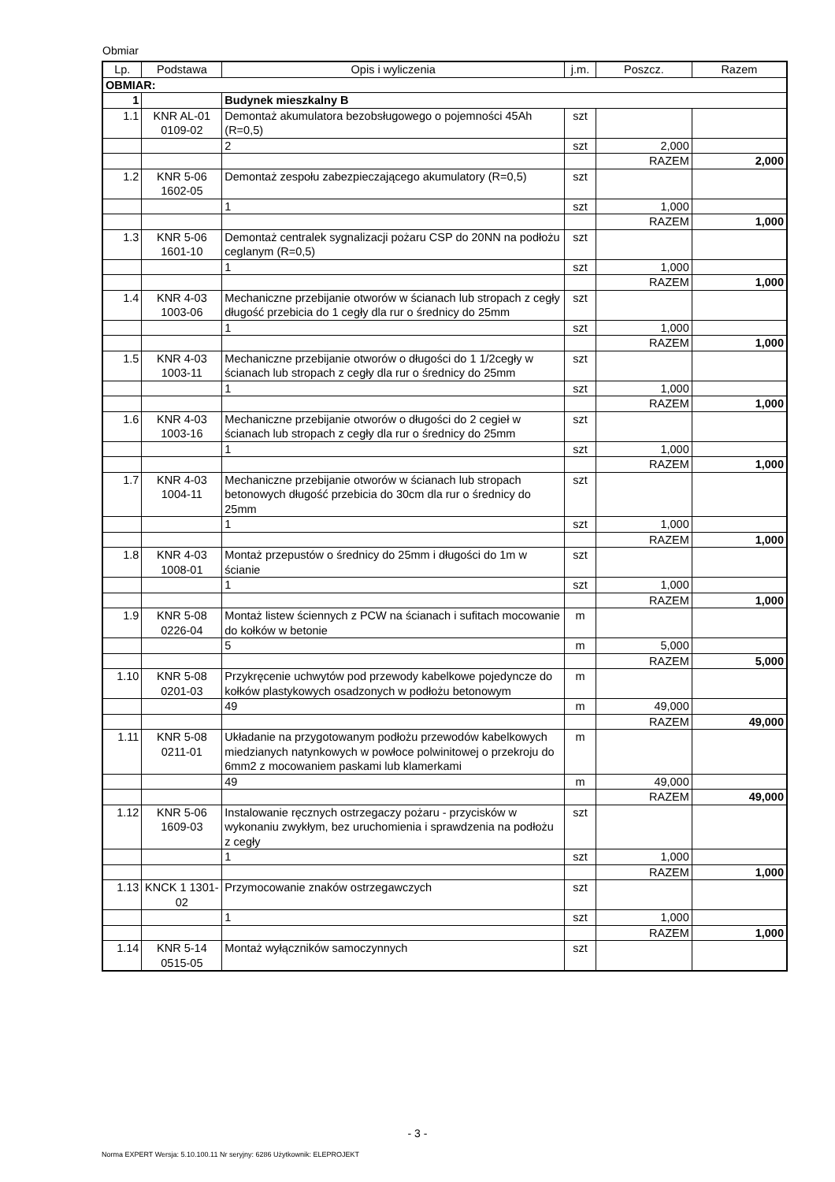Obmiar
| Lp. | Podstawa | Opis i wyliczenia | j.m. | Poszcz. | Razem |
| --- | --- | --- | --- | --- | --- |
| OBMIAR: | | | | | |
| 1 | | Budynek mieszkalny B | | | |
| 1.1 | KNR AL-01 0109-02 | Demontaż akumulatora bezobsługowego o pojemności 45Ah (R=0,5) | szt | | |
| | | 2 | szt | 2,000 | |
| | | | | RAZEM | 2,000 |
| 1.2 | KNR 5-06 1602-05 | Demontaż zespołu zabezpieczającego akumulatory (R=0,5) | szt | | |
| | | 1 | szt | 1,000 | |
| | | | | RAZEM | 1,000 |
| 1.3 | KNR 5-06 1601-10 | Demontaż centralek sygnalizacji pożaru CSP do 20NN na podłożu ceglanym (R=0,5) | szt | | |
| | | 1 | szt | 1,000 | |
| | | | | RAZEM | 1,000 |
| 1.4 | KNR 4-03 1003-06 | Mechaniczne przebijanie otworów w ścianach lub stropach z cegły długość przebicia do 1 cegły dla rur o średnicy do 25mm | szt | | |
| | | 1 | szt | 1,000 | |
| | | | | RAZEM | 1,000 |
| 1.5 | KNR 4-03 1003-11 | Mechaniczne przebijanie otworów o długości do 1 1/2cegły w ścianach lub stropach z cegły dla rur o średnicy do 25mm | szt | | |
| | | 1 | szt | 1,000 | |
| | | | | RAZEM | 1,000 |
| 1.6 | KNR 4-03 1003-16 | Mechaniczne przebijanie otworów o długości do 2 cegieł w ścianach lub stropach z cegły dla rur o średnicy do 25mm | szt | | |
| | | 1 | szt | 1,000 | |
| | | | | RAZEM | 1,000 |
| 1.7 | KNR 4-03 1004-11 | Mechaniczne przebijanie otworów w ścianach lub stropach betonowych długość przebicia do 30cm dla rur o średnicy do 25mm | szt | | |
| | | 1 | szt | 1,000 | |
| | | | | RAZEM | 1,000 |
| 1.8 | KNR 4-03 1008-01 | Montaż przepustów o średnicy do 25mm i długości do 1m w ścianie | szt | | |
| | | 1 | szt | 1,000 | |
| | | | | RAZEM | 1,000 |
| 1.9 | KNR 5-08 0226-04 | Montaż listew ściennych z PCW na ścianach i sufitach mocowanie do kołków w betonie | m | | |
| | | 5 | m | 5,000 | |
| | | | | RAZEM | 5,000 |
| 1.10 | KNR 5-08 0201-03 | Przykręcenie uchwytów pod przewody kabelkowe pojedyncze do kołków plastykowych osadzonych w podłożu betonowym | m | | |
| | | 49 | m | 49,000 | |
| | | | | RAZEM | 49,000 |
| 1.11 | KNR 5-08 0211-01 | Układanie na przygotowanym podłożu przewodów kabelkowych miedzianych natynkowych w powłoce polwinitowej o przekroju do 6mm2 z mocowaniem paskami lub klamerkami | m | | |
| | | 49 | m | 49,000 | |
| | | | | RAZEM | 49,000 |
| 1.12 | KNR 5-06 1609-03 | Instalowanie ręcznych ostrzegaczy pożaru - przycisków w wykonaniu zwykłym, bez uruchomienia i sprawdzenia na podłożu z cegły | szt | | |
| | | 1 | szt | 1,000 | |
| | | | | RAZEM | 1,000 |
| 1.13 | KNCK 1 1301-02 | Przymocowanie znaków ostrzegawczych | szt | | |
| | | 1 | szt | 1,000 | |
| | | | | RAZEM | 1,000 |
| 1.14 | KNR 5-14 0515-05 | Montaż wyłączników samoczynnych | szt | | |
- 3 -
Norma EXPERT Wersja: 5.10.100.11 Nr seryjny: 6286 Użytkownik: ELEPROJEKT